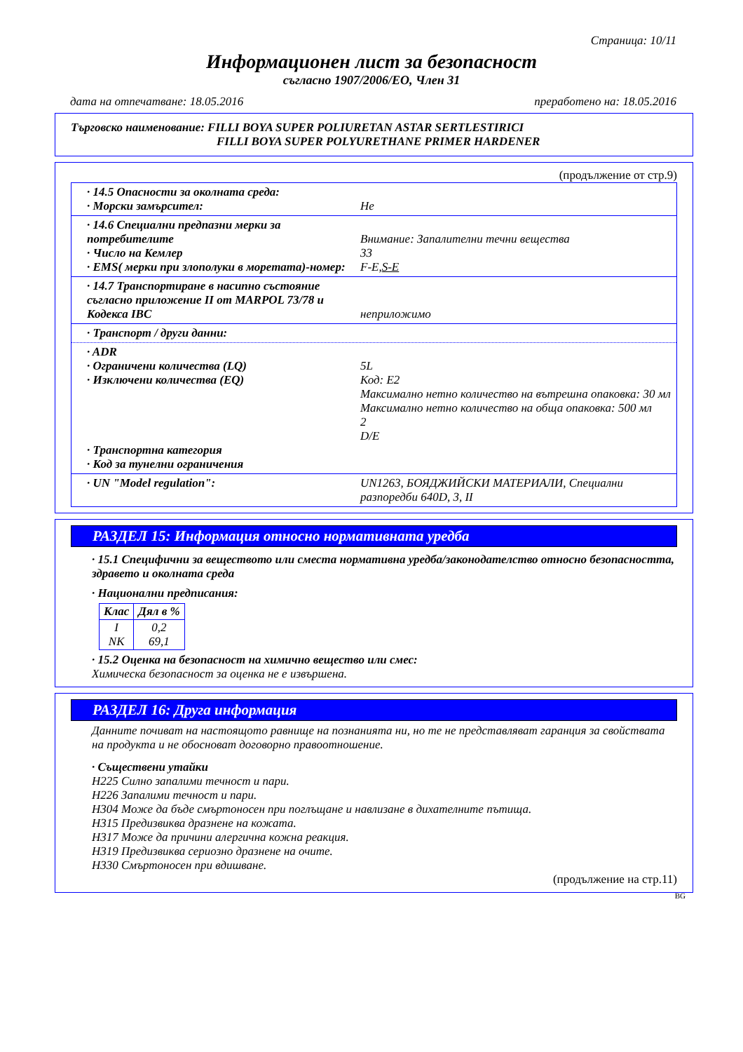Страница: 10/11
Информационен лист за безопасност
съгласно 1907/2006/ЕО, Член 31
дата на отпечатване: 18.05.2016 преработено на: 18.05.2016
Търговско наименование: FILLI BOYA SUPER POLIURETAN ASTAR SERTLESTIRICI
FILLI BOYA SUPER POLYURETHANE PRIMER HARDENER
(продължение от стр.9)
· 14.5 Опасности за околната среда:
· Морски замърсител:
Не
· 14.6 Специални предпазни мерки за потребителите
· Число на Кемлер
· EMS( мерки при злополуки в моретата)-номер:
Внимание: Запалителни течни вещества
33
F-E,S-E
· 14.7 Транспортиране в насипно състояние съгласно приложение II от MARPOL 73/78 и Кодекса IBC
неприложимо
· Транспорт / други данни:
· ADR
· Ограничени количества (LQ)
· Изключени количества (EQ)
· Транспортна категория
· Код за тунелни ограничения
5L
Код: E2
Максимално нетно количество на вътрешна опаковка: 30 мл
Максимално нетно количество на обща опаковка: 500 мл
2
D/E
· UN "Model regulation": UN1263, БОЯДЖИЙСКИ МАТЕРИАЛИ, Специални разпоредби 640D, 3, II
РАЗДЕЛ 15: Информация относно нормативната уредба
· 15.1 Специфични за веществото или сместа нормативна уредба/законодателство относно безопасността, здравето и околната среда
· Национални предписания:
| Клас | Дял в % |
| --- | --- |
| I NK | 0,2 69,1 |
· 15.2 Оценка на безопасност на химично вещество или смес:
Химическа безопасност за оценка не е извършена.
РАЗДЕЛ 16: Друга информация
Данните почиват на настоящото равнище на познанията ни, но те не представляват гаранция за свойствата на продукта и не обосноват договорно правоотношение.
· Съществени утайки
H225 Силно запалими течност и пари.
H226 Запалими течност и пари.
H304 Може да бъде смъртоносен при поглъщане и навлизане в дихателните пътища.
H315 Предизвиква дразнене на кожата.
H317 Може да причини алергична кожна реакция.
H319 Предизвиква сериозно дразнене на очите.
H330 Смъртоносен при вдишване.
(продължение на стр.11)
BG